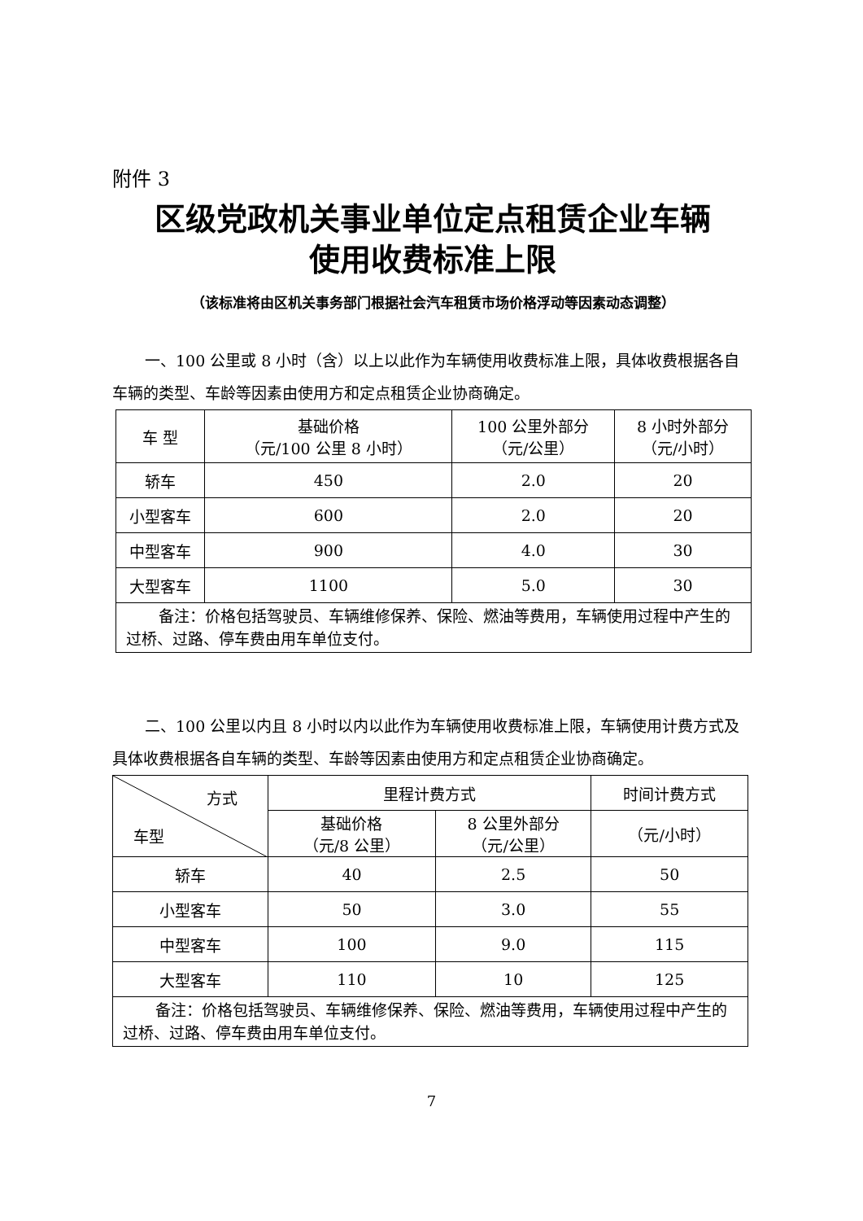附件 3
区级党政机关事业单位定点租赁企业车辆
使用收费标准上限
（该标准将由区机关事务部门根据社会汽车租赁市场价格浮动等因素动态调整）
一、100 公里或 8 小时（含）以上以此作为车辆使用收费标准上限，具体收费根据各自车辆的类型、车龄等因素由使用方和定点租赁企业协商确定。
| 车 型 | 基础价格 （元/100 公里 8 小时） | 100 公里外部分 （元/公里） | 8 小时外部分 （元/小时） |
| --- | --- | --- | --- |
| 轿车 | 450 | 2.0 | 20 |
| 小型客车 | 600 | 2.0 | 20 |
| 中型客车 | 900 | 4.0 | 30 |
| 大型客车 | 1100 | 5.0 | 30 |
| 备注：价格包括驾驶员、车辆维修保养、保险、燃油等费用，车辆使用过程中产生的过桥、过路、停车费由用车单位支付。 | | | |
二、100 公里以内且 8 小时以内以此作为车辆使用收费标准上限，车辆使用计费方式及具体收费根据各自车辆的类型、车龄等因素由使用方和定点租赁企业协商确定。
| 方式 车型 | 里程计费方式 | | 时间计费方式 |
| --- | --- | --- | --- |
| | 基础价格 （元/8 公里） | 8 公里外部分 （元/公里） | （元/小时） |
| 轿车 | 40 | 2.5 | 50 |
| 小型客车 | 50 | 3.0 | 55 |
| 中型客车 | 100 | 9.0 | 115 |
| 大型客车 | 110 | 10 | 125 |
| 备注：价格包括驾驶员、车辆维修保养、保险、燃油等费用，车辆使用过程中产生的过桥、过路、停车费由用车单位支付。 | | | |
7